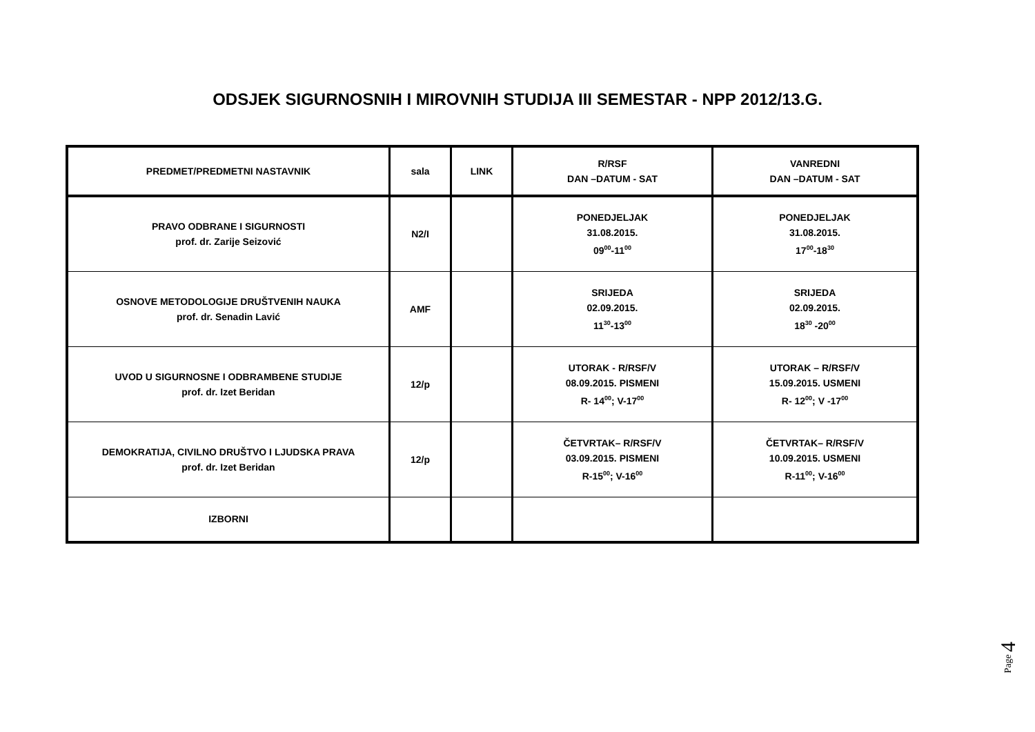ODSJEK SIGURNOSNIH I MIROVNIH STUDIJA III SEMESTAR - NPP 2012/13.G.
| PREDMET/PREDMETNI NASTAVNIK | sala | LINK | R/RSF DAN –DATUM - SAT | VANREDNI DAN –DATUM - SAT |
| --- | --- | --- | --- | --- |
| PRAVO ODBRANE I SIGURNOSTI prof. dr. Zarije Seizović | N2/I | | PONEDJELJAK 31.08.2015. 09<sup>00</sup>-11<sup>00</sup> | PONEDJELJAK 31.08.2015. 17<sup>00</sup>-18<sup>30</sup> |
| OSNOVE METODOLOGIJE DRUŠTVENIH NAUKA prof. dr. Senadin Lavić | AMF | | SRIJEDA 02.09.2015. 11<sup>30</sup>-13<sup>00</sup> | SRIJEDA 02.09.2015. 18<sup>30</sup> -20<sup>00</sup> |
| UVOD U SIGURNOSNE I ODBRAMBENE STUDIJE prof. dr. Izet Beridan | 12/p | | UTORAK - R/RSF/V 08.09.2015. PISMENI R- 14<sup>00</sup>; V-17<sup>00</sup> | UTORAK – R/RSF/V 15.09.2015. USMENI R- 12<sup>00</sup>; V -17<sup>00</sup> |
| DEMOKRATIJA, CIVILNO DRUŠTVO I LJUDSKA PRAVA prof. dr. Izet Beridan | 12/p | | ČETVRTAK– R/RSF/V 03.09.2015. PISMENI R-15<sup>00</sup>; V-16<sup>00</sup> | ČETVRTAK– R/RSF/V 10.09.2015. USMENI R-11<sup>00</sup>; V-16<sup>00</sup> |
| IZBORNI | | | | |
Page 4